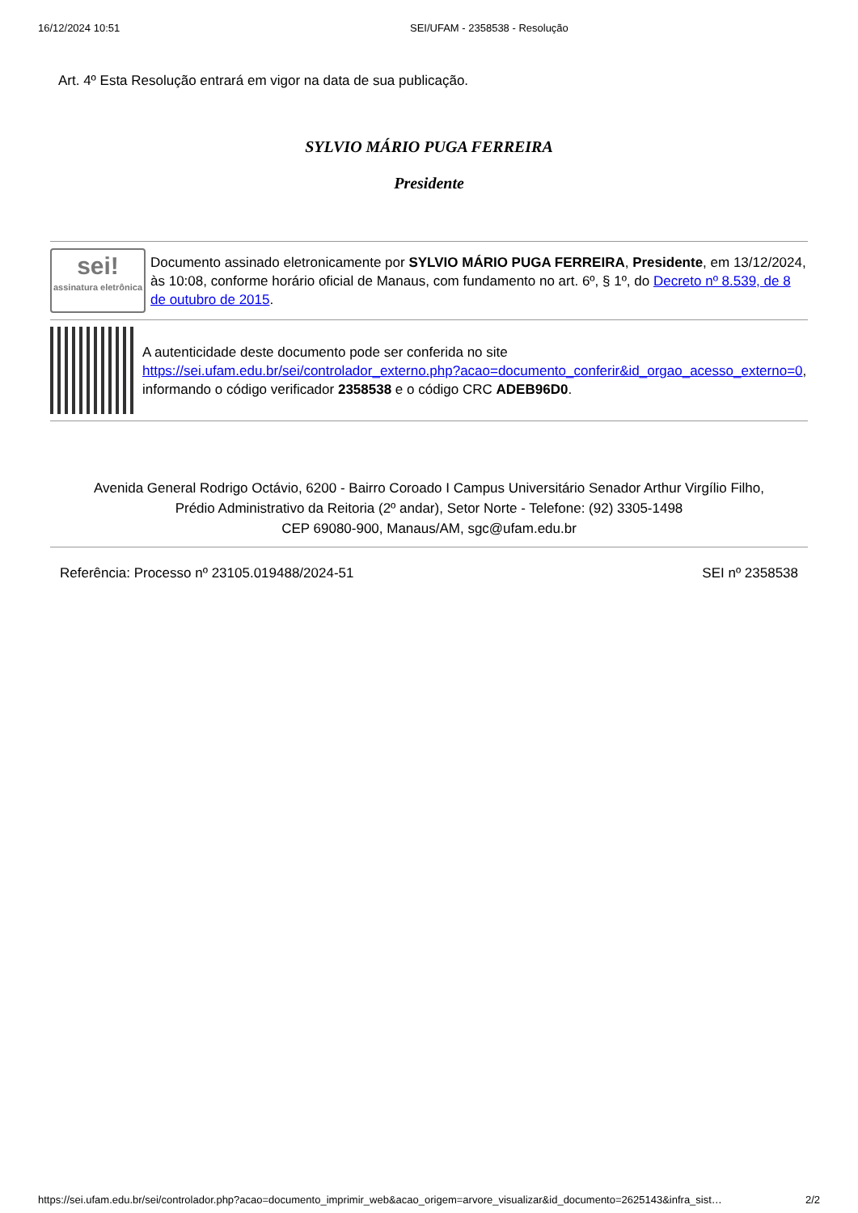16/12/2024 10:51 SEI/UFAM - 2358538 - Resolução
Art. 4º Esta Resolução entrará em vigor na data de sua publicação.
SYLVIO MÁRIO PUGA FERREIRA
Presidente
sei!
assinatura eletrônica
Documento assinado eletronicamente por SYLVIO MÁRIO PUGA FERREIRA, Presidente, em 13/12/2024, às 10:08, conforme horário oficial de Manaus, com fundamento no art. 6º, § 1º, do Decreto nº 8.539, de 8 de outubro de 2015.
A autenticidade deste documento pode ser conferida no site https://sei.ufam.edu.br/sei/controlador_externo.php?acao=documento_conferir&id_orgao_acesso_externo=0, informando o código verificador 2358538 e o código CRC ADEB96D0.
Avenida General Rodrigo Octávio, 6200 - Bairro Coroado I Campus Universitário Senador Arthur Virgílio Filho,
Prédio Administrativo da Reitoria (2º andar), Setor Norte - Telefone: (92) 3305-1498
CEP 69080-900, Manaus/AM, sgc@ufam.edu.br
Referência: Processo nº 23105.019488/2024-51 SEI nº 2358538
https://sei.ufam.edu.br/sei/controlador.php?acao=documento_imprimir_web&acao_origem=arvore_visualizar&id_documento=2625143&infra_sist… 2/2